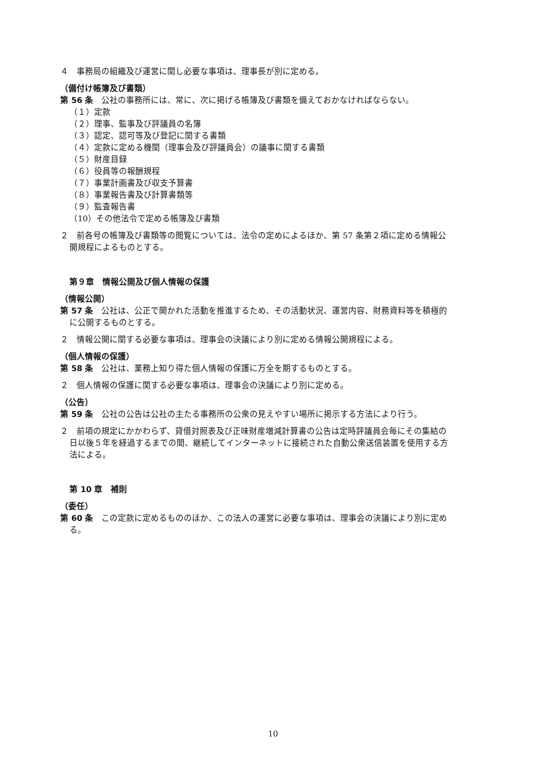４　事務局の組織及び運営に関し必要な事項は、理事長が別に定める。
（備付け帳簿及び書類）
第 56 条　公社の事務所には、常に、次に掲げる帳簿及び書類を備えておかなければならない。
（１）定款
（２）理事、監事及び評議員の名簿
（３）認定、認可等及び登記に関する書類
（４）定款に定める機関（理事会及び評議員会）の議事に関する書類
（５）財産目録
（６）役員等の報酬規程
（７）事業計画書及び収支予算書
（８）事業報告書及び計算書類等
（９）監査報告書
（10）その他法令で定める帳簿及び書類
２　前各号の帳簿及び書類等の閲覧については、法令の定めによるほか、第 57 条第２項に定める情報公開規程によるものとする。
第９章　情報公開及び個人情報の保護
（情報公開）
第 57 条　公社は、公正で開かれた活動を推進するため、その活動状況、運営内容、財務資料等を積極的に公開するものとする。
２　情報公開に関する必要な事項は、理事会の決議により別に定める情報公開規程による。
（個人情報の保護）
第 58 条　公社は、業務上知り得た個人情報の保護に万全を期するものとする。
２　個人情報の保護に関する必要な事項は、理事会の決議により別に定める。
（公告）
第 59 条　公社の公告は公社の主たる事務所の公衆の見えやすい場所に掲示する方法により行う。
２　前項の規定にかかわらず、貸借対照表及び正味財産増減計算書の公告は定時評議員会毎にその集結の日以後５年を経過するまでの間、継続してインターネットに接続された自動公衆送信装置を使用する方法による。
第 10 章　補則
（委任）
第 60 条　この定款に定めるもののほか、この法人の運営に必要な事項は、理事会の決議により別に定める。
10